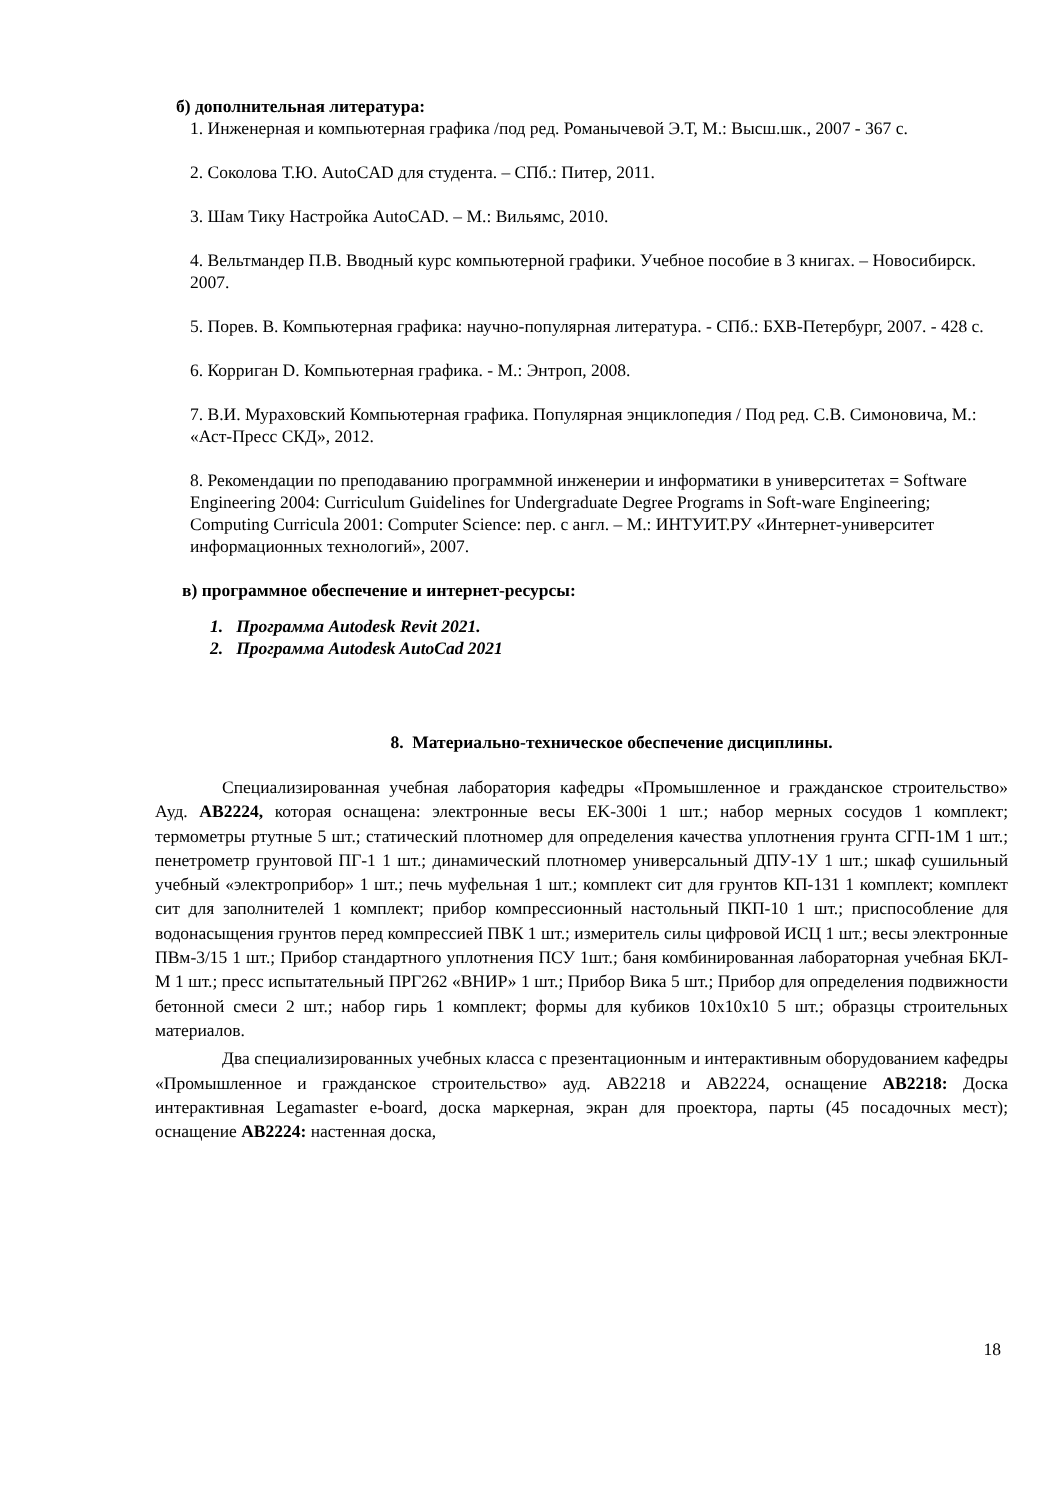б) дополнительная литература:
1. Инженерная и компьютерная графика /под ред. Романычевой Э.Т, М.: Высш.шк., 2007 - 367 с.
2. Соколова Т.Ю. AutoCAD для студента. – СПб.: Питер, 2011.
3. Шам Тику Настройка AutoCAD. – М.: Вильямс, 2010.
4. Вельтмандер П.В. Вводный курс компьютерной графики. Учебное пособие в 3 книгах. – Новосибирск. 2007.
5. Порев. В. Компьютерная графика: научно-популярная литература. - СПб.: БХВ-Петербург, 2007. - 428 с.
6. Корриган D. Компьютерная графика. - М.: Энтроп, 2008.
7. В.И. Мураховский Компьютерная графика. Популярная энциклопедия / Под ред. С.В. Симоновича, М.: «Аст-Пресс СКД», 2012.
8. Рекомендации по преподаванию программной инженерии и информатики в университетах = Software Engineering 2004: Curriculum Guidelines for Undergraduate Degree Programs in Soft-ware Engineering; Computing Curricula 2001: Computer Science: пер. с англ. – М.: ИНТУИТ.РУ «Интернет-университет информационных технологий», 2007.
в) программное обеспечение и интернет-ресурсы:
1. Программа Autodesk Revit 2021.
2. Программа Autodesk AutoCad 2021
8. Материально-техническое обеспечение дисциплины.
Специализированная учебная лаборатория кафедры «Промышленное и гражданское строительство» Ауд. АВ2224, которая оснащена: электронные весы EK-300i 1 шт.; набор мерных сосудов 1 комплект; термометры ртутные 5 шт.; статический плотномер для определения качества уплотнения грунта СГП-1М 1 шт.; пенетрометр грунтовой ПГ-1 1 шт.; динамический плотномер универсальный ДПУ-1У 1 шт.; шкаф сушильный учебный «электроприбор» 1 шт.; печь муфельная 1 шт.; комплект сит для грунтов КП-131 1 комплект; комплект сит для заполнителей 1 комплект; прибор компрессионный настольный ПКП-10 1 шт.; приспособление для водонасыщения грунтов перед компрессией ПВК 1 шт.; измеритель силы цифровой ИСЦ 1 шт.; весы электронные ПВм-3/15 1 шт.; Прибор стандартного уплотнения ПСУ 1шт.; баня комбинированная лабораторная учебная БКЛ-М 1 шт.; пресс испытательный ПРГ262 «ВНИР» 1 шт.; Прибор Вика 5 шт.; Прибор для определения подвижности бетонной смеси 2 шт.; набор гирь 1 комплект; формы для кубиков 10х10х10 5 шт.; образцы строительных материалов.
Два специализированных учебных класса с презентационным и интерактивным оборудованием кафедры «Промышленное и гражданское строительство» ауд. АВ2218 и АВ2224, оснащение АВ2218: Доска интерактивная Legamaster e-board, доска маркерная, экран для проектора, парты (45 посадочных мест); оснащение АВ2224: настенная доска,
18